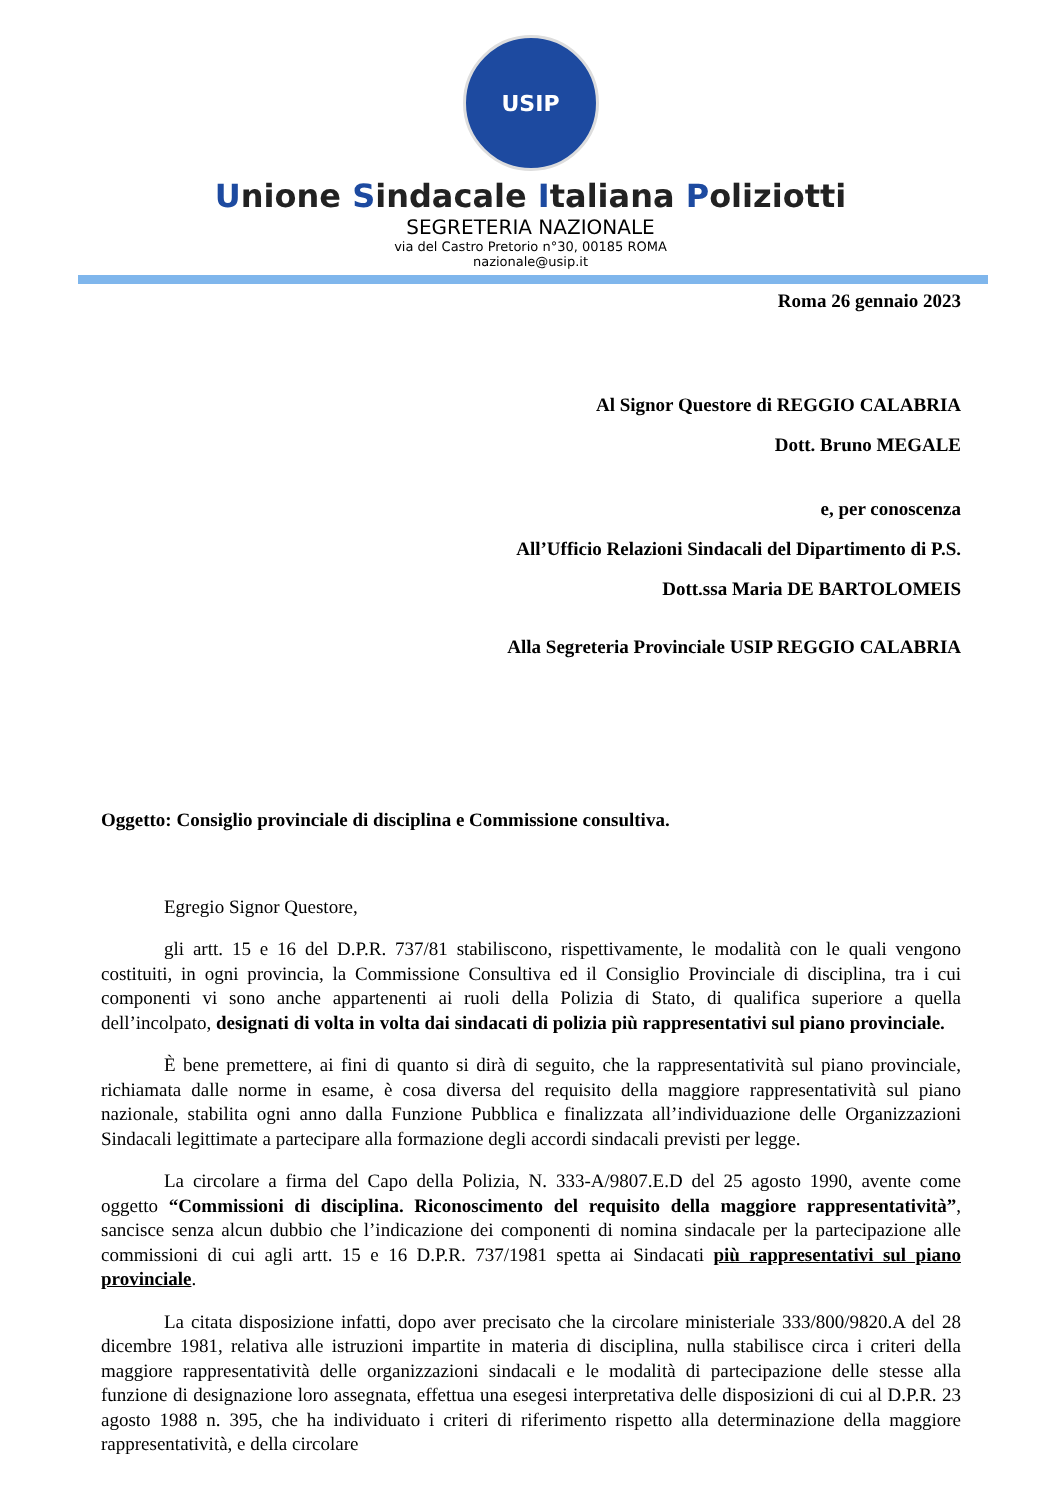USIP
Unione Sindacale Italiana Poliziotti
SEGRETERIA NAZIONALE
via del Castro Pretorio n°30, 00185 ROMA
nazionale@usip.it
Roma 26 gennaio 2023
Al Signor Questore di REGGIO CALABRIA
Dott. Bruno MEGALE
e, per conoscenza
All’Ufficio Relazioni Sindacali del Dipartimento di P.S.
Dott.ssa Maria DE BARTOLOMEIS
Alla Segreteria Provinciale USIP REGGIO CALABRIA
Oggetto: Consiglio provinciale di disciplina e Commissione consultiva.
Egregio Signor Questore,
gli artt. 15 e 16 del D.P.R. 737/81 stabiliscono, rispettivamente, le modalità con le quali vengono costituiti, in ogni provincia, la Commissione Consultiva ed il Consiglio Provinciale di disciplina, tra i cui componenti vi sono anche appartenenti ai ruoli della Polizia di Stato, di qualifica superiore a quella dell’incolpato, designati di volta in volta dai sindacati di polizia più rappresentativi sul piano provinciale.
È bene premettere, ai fini di quanto si dirà di seguito, che la rappresentatività sul piano provinciale, richiamata dalle norme in esame, è cosa diversa del requisito della maggiore rappresentatività sul piano nazionale, stabilita ogni anno dalla Funzione Pubblica e finalizzata all’individuazione delle Organizzazioni Sindacali legittimate a partecipare alla formazione degli accordi sindacali previsti per legge.
La circolare a firma del Capo della Polizia, N. 333-A/9807.E.D del 25 agosto 1990, avente come oggetto “Commissioni di disciplina. Riconoscimento del requisito della maggiore rappresentatività”, sancisce senza alcun dubbio che l’indicazione dei componenti di nomina sindacale per la partecipazione alle commissioni di cui agli artt. 15 e 16 D.P.R. 737/1981 spetta ai Sindacati più rappresentativi sul piano provinciale.
La citata disposizione infatti, dopo aver precisato che la circolare ministeriale 333/800/9820.A del 28 dicembre 1981, relativa alle istruzioni impartite in materia di disciplina, nulla stabilisce circa i criteri della maggiore rappresentatività delle organizzazioni sindacali e le modalità di partecipazione delle stesse alla funzione di designazione loro assegnata, effettua una esegesi interpretativa delle disposizioni di cui al D.P.R. 23 agosto 1988 n. 395, che ha individuato i criteri di riferimento rispetto alla determinazione della maggiore rappresentatività, e della circolare